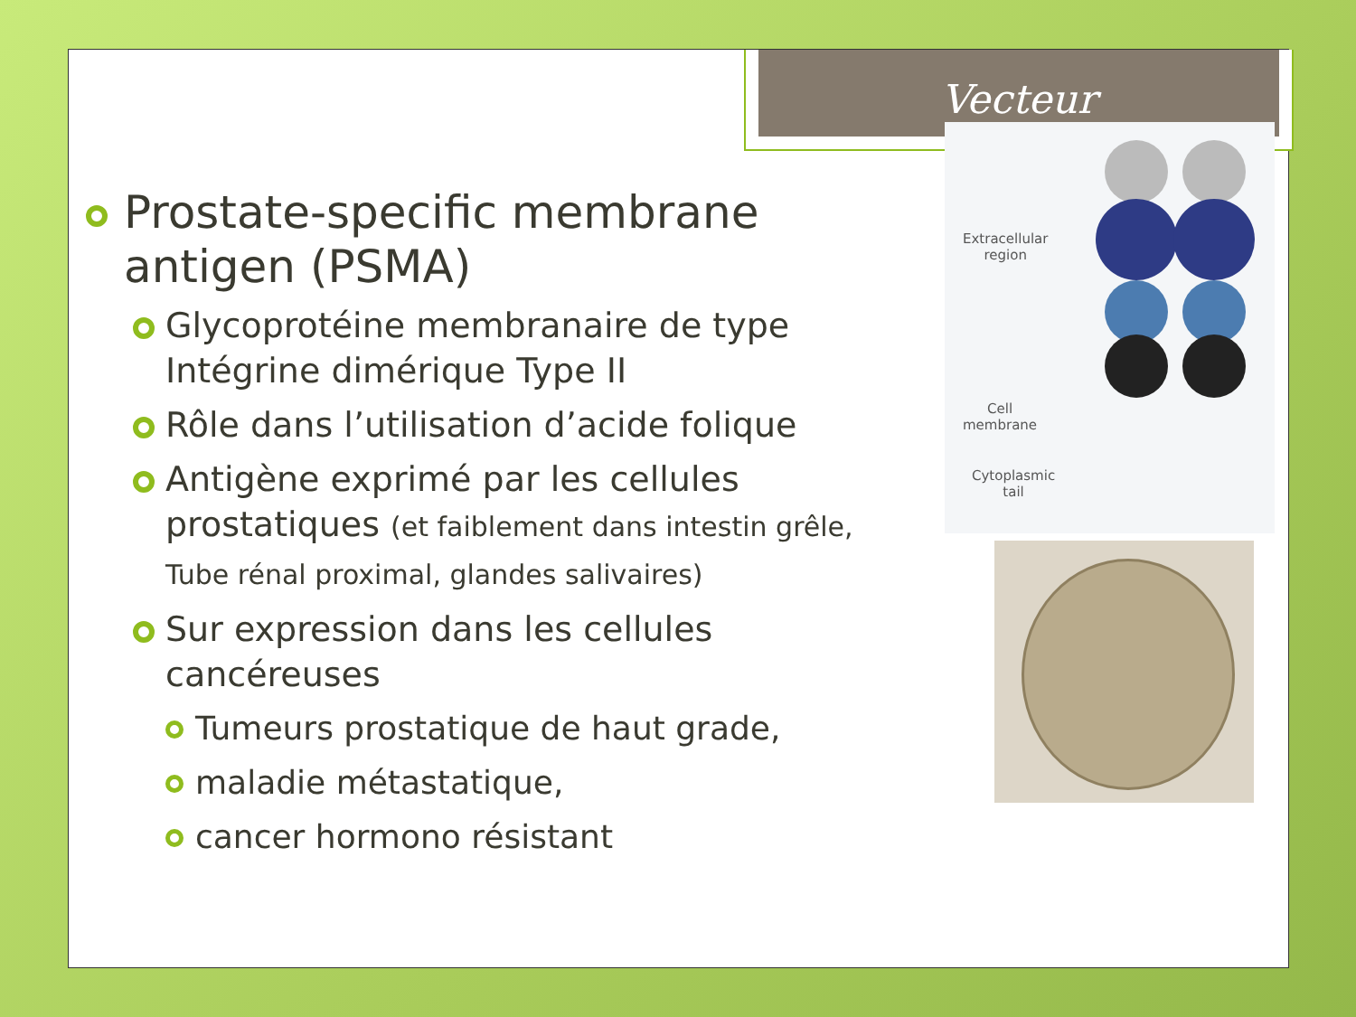Vecteur
Prostate-specific membrane antigen (PSMA)
Glycoprotéine membranaire de type Intégrine dimérique Type II
Rôle dans l’utilisation d’acide folique
Antigène exprimé par les cellules prostatiques (et faiblement dans intestin grêle, Tube rénal proximal, glandes salivaires)
Sur expression dans les cellules cancéreuses
Tumeurs prostatique de haut grade,
maladie métastatique,
cancer hormono résistant
Extracellular
region
Cell
membrane
Cytoplasmic
tail